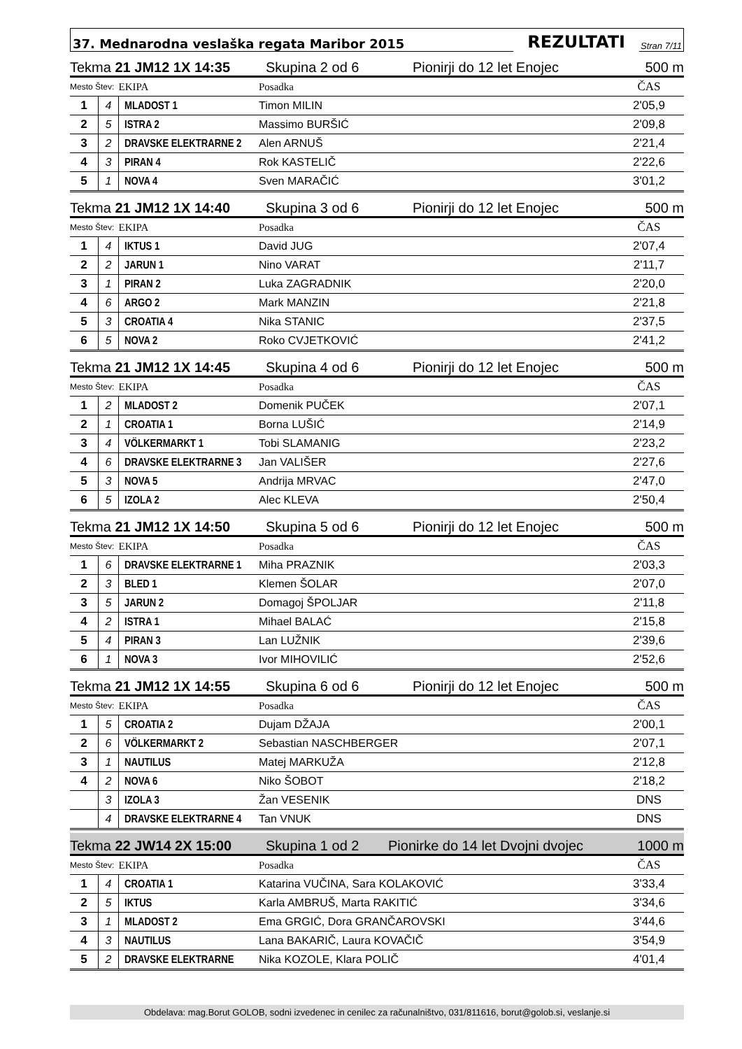37. Mednarodna veslaška regata Maribor 2015 REZULTATI Stran 7/11
Tekma 21 JM12 1X 14:35 Skupina 2 od 6 Pionirji do 12 let Enojec 500 m
| Mesto Štev: | | EKIPA | Posadka | ČAS |
| --- | --- | --- | --- | --- |
| 1 | 4 | MLADOST 1 | Timon MILIN | 2'05,9 |
| 2 | 5 | ISTRA 2 | Massimo BURŠIĆ | 2'09,8 |
| 3 | 2 | DRAVSKE ELEKTRARNE 2 | Alen ARNUŠ | 2'21,4 |
| 4 | 3 | PIRAN 4 | Rok KASTELIČ | 2'22,6 |
| 5 | 1 | NOVA 4 | Sven MARAČIĆ | 3'01,2 |
Tekma 21 JM12 1X 14:40 Skupina 3 od 6 Pionirji do 12 let Enojec 500 m
| Mesto Štev: | | EKIPA | Posadka | ČAS |
| --- | --- | --- | --- | --- |
| 1 | 4 | IKTUS 1 | David JUG | 2'07,4 |
| 2 | 2 | JARUN 1 | Nino VARAT | 2'11,7 |
| 3 | 1 | PIRAN 2 | Luka ZAGRADNIK | 2'20,0 |
| 4 | 6 | ARGO 2 | Mark MANZIN | 2'21,8 |
| 5 | 3 | CROATIA 4 | Nika STANIC | 2'37,5 |
| 6 | 5 | NOVA 2 | Roko CVJETKOVIĆ | 2'41,2 |
Tekma 21 JM12 1X 14:45 Skupina 4 od 6 Pionirji do 12 let Enojec 500 m
| Mesto Štev: | | EKIPA | Posadka | ČAS |
| --- | --- | --- | --- | --- |
| 1 | 2 | MLADOST 2 | Domenik PUČEK | 2'07,1 |
| 2 | 1 | CROATIA 1 | Borna LUŠIĆ | 2'14,9 |
| 3 | 4 | VÖLKERMARKT 1 | Tobi SLAMANIG | 2'23,2 |
| 4 | 6 | DRAVSKE ELEKTRARNE 3 | Jan VALIŠER | 2'27,6 |
| 5 | 3 | NOVA 5 | Andrija MRVAC | 2'47,0 |
| 6 | 5 | IZOLA 2 | Alec KLEVA | 2'50,4 |
Tekma 21 JM12 1X 14:50 Skupina 5 od 6 Pionirji do 12 let Enojec 500 m
| Mesto Štev: | | EKIPA | Posadka | ČAS |
| --- | --- | --- | --- | --- |
| 1 | 6 | DRAVSKE ELEKTRARNE 1 | Miha PRAZNIK | 2'03,3 |
| 2 | 3 | BLED 1 | Klemen ŠOLAR | 2'07,0 |
| 3 | 5 | JARUN 2 | Domagoj ŠPOLJAR | 2'11,8 |
| 4 | 2 | ISTRA 1 | Mihael BALAĆ | 2'15,8 |
| 5 | 4 | PIRAN 3 | Lan LUŽNIK | 2'39,6 |
| 6 | 1 | NOVA 3 | Ivor MIHOVILIĆ | 2'52,6 |
Tekma 21 JM12 1X 14:55 Skupina 6 od 6 Pionirji do 12 let Enojec 500 m
| Mesto Štev: | | EKIPA | Posadka | ČAS |
| --- | --- | --- | --- | --- |
| 1 | 5 | CROATIA 2 | Dujam DŽAJA | 2'00,1 |
| 2 | 6 | VÖLKERMARKT 2 | Sebastian NASCHBERGER | 2'07,1 |
| 3 | 1 | NAUTILUS | Matej MARKUŽA | 2'12,8 |
| 4 | 2 | NOVA 6 | Niko ŠOBOT | 2'18,2 |
| | 3 | IZOLA 3 | Žan VESENIK | DNS |
| | 4 | DRAVSKE ELEKTRARNE 4 | Tan VNUK | DNS |
Tekma 22 JW14 2X 15:00 Skupina 1 od 2 Pionirke do 14 let Dvojni dvojec 1000 m
| Mesto Štev: | | EKIPA | Posadka | ČAS |
| --- | --- | --- | --- | --- |
| 1 | 4 | CROATIA 1 | Katarina VUČINA, Sara KOLAKOVIĆ | 3'33,4 |
| 2 | 5 | IKTUS | Karla AMBRUŠ, Marta RAKITIĆ | 3'34,6 |
| 3 | 1 | MLADOST 2 | Ema GRGIĆ, Dora GRANČAROVSKI | 3'44,6 |
| 4 | 3 | NAUTILUS | Lana BAKARIČ, Laura KOVAČIČ | 3'54,9 |
| 5 | 2 | DRAVSKE ELEKTRARNE | Nika KOZOLE, Klara POLIČ | 4'01,4 |
Obdelava: mag.Borut GOLOB, sodni izvedenec in cenilec za računalništvo, 031/811616, borut@golob.si, veslanje.si